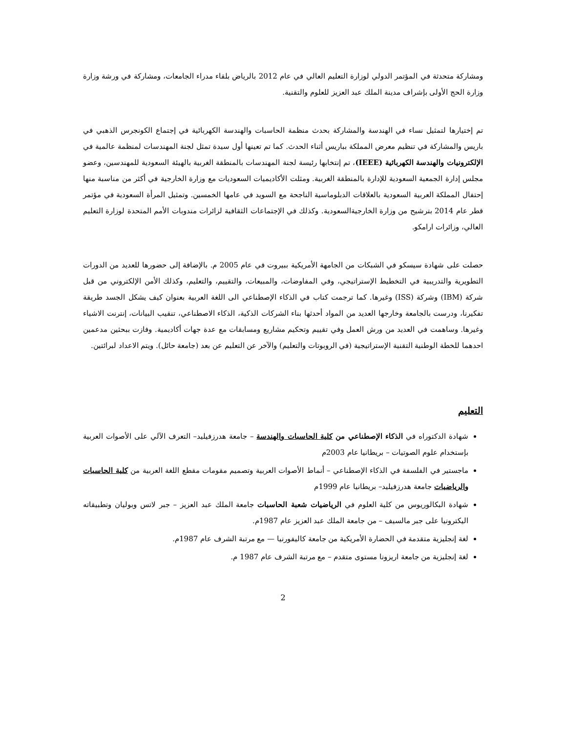ومشاركة متحدثة في المؤتمر الدولي لوزارة التعليم العالي في عام 2012 بالرياض بلقاء مدراء الجامعات، ومشاركة في ورشة وزارة وزارة الحج الأولى بإشراف مدينة الملك عبد العزيز للعلوم والتقنية.
تم إختيارها لتمثيل نساء في الهندسة والمشاركة بحدث منظمة الحاسبات والهندسة الكهربائية في إجتماع الكونجرس الذهبي في باريس والمشاركة في تنظيم معرض المملكة بباريس أثناء الحدث. كما تم تعينها أول سيدة تمثل لجنة المهندسات لمنظمة عالمية في الإلكترونيات والهندسة الكهربائية (IEEE)، تم إنتخابها رئيسة لجنة المهندسات بالمنطقة الغربية بالهيئة السعودية للمهندسين، وعضو مجلس إدارة الجمعية السعودية للإدارة بالمنطقة الغربية. ومثلت الأكاديميات السعوديات مع وزارة الخارجية في أكثر من مناسبة منها إحتفال المملكة العربية السعودية بالعلاقات الدبلوماسية الناجحة مع السويد في عامها الخمسين. وتمثيل المرأة السعودية في مؤتمر قطر عام 2014 بترشيح من وزارة الخارجيةالسعودية. وكذلك في الإجتماعات الثقافية لزائرات مندوبات الأمم المتحدة لوزارة التعليم العالي، وزائرات ارامكو.
حصلت على شهادة سيسكو في الشبكات من الجامهة الأمريكية ببيروت في عام 2005 م. بالإضافة إلى حضورها للعديد من الدورات التطويرية والتدريبية في التخطيط الإستراتيجي، وفي المفاوضات، والمبيعات، والتقييم، والتعليم، وكذلك الأمن الإلكتروني من قبل شركة (IBM) وشركة (ISS) وغيرها. كما ترجمت كتاب في الذكاء الإصطناعي الى اللغة العربية بعنوان كيف يشكل الجسد طريقة تفكيرنا، ودرست بالجامعة وخارجها العديد من المواد أحدثها بناء الشركات الذكية، الذكاء الاصطناعي، تنقيب البيانات، إنترنت الاشياء وغيرها. وساهمت في العديد من ورش العمل وفي تقييم وتحكيم مشاريع ومسابقات مع عدة جهات أكاديمية. وفازت ببحثين مدعمين احدهما للخطة الوطنية التقنية الإستراتيجية (في الروبوتات والتعليم) والآخر عن التعليم عن بعد (جامعة حائل). ويتم الاعداد لبرائتين.
التعليم
شهادة الدكتوراه في الذكاء الإصطناعي من كلية الحاسبات والهندسة – جامعة هدرزفيليد– التعرف الآلي على الأصوات العربية بإستخدام علوم الصوتيات – بريطانيا عام 2003م
ماجستير في الفلسفة في الذكاء الإصطناعي – أنماط الأصوات العربية وتصميم مقومات مقطع اللغة العربية من كلية الحاسبات والرياضيات جامعة هدرزفيليد– بريطانيا عام 1999م
شهادة البكالوريوس من كلية العلوم في الرياضيات شعبة الحاسبات جامعة الملك عبد العزيز – جبر لاتس وبوليان وتطبيقاته اليكترونيا على جبر مالسيف – من جامعة الملك عبد العزيز عام 1987م.
لغة إنجليزية متقدمة في الحضارة الأمريكية من جامعة كاليفورنيا — مع مرتبة الشرف عام 1987م.
لغة إنجليزية من جامعة اريزونا مستوى متقدم – مع مرتبة الشرف عام 1987 م.
2